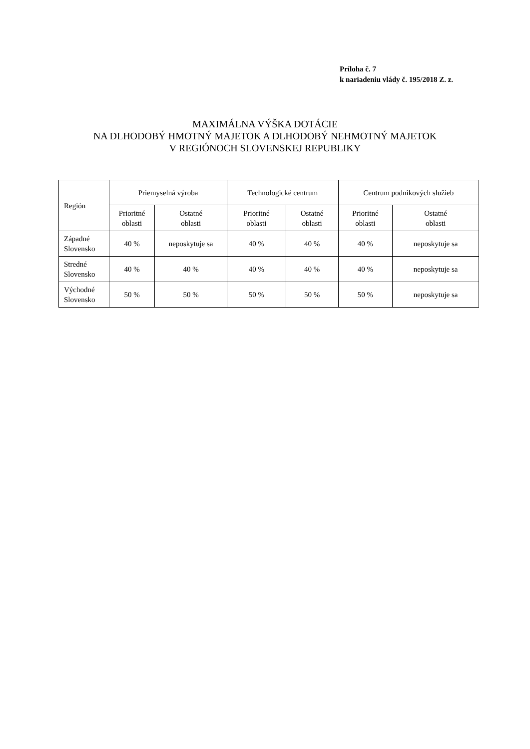Príloha č. 7
k nariadeniu vlády č. 195/2018 Z. z.
MAXIMÁLNA VÝŠKA DOTÁCIE
NA DLHODOBÝ HMOTNÝ MAJETOK A DLHODOBÝ NEHMOTNÝ MAJETOK
V REGIÓNOCH SLOVENSKEJ REPUBLIKY
| Región | Priemyselná výroba | | Technologické centrum | | Centrum podnikových služieb | |
| --- | --- | --- | --- | --- | --- | --- |
| | Prioritné oblasti | Ostatné oblasti | Prioritné oblasti | Ostatné oblasti | Prioritné oblasti | Ostatné oblasti |
| Západné Slovensko | 40 % | neposkytuje sa | 40 % | 40 % | 40 % | neposkytuje sa |
| Stredné Slovensko | 40 % | 40 % | 40 % | 40 % | 40 % | neposkytuje sa |
| Východné Slovensko | 50 % | 50 % | 50 % | 50 % | 50 % | neposkytuje sa |